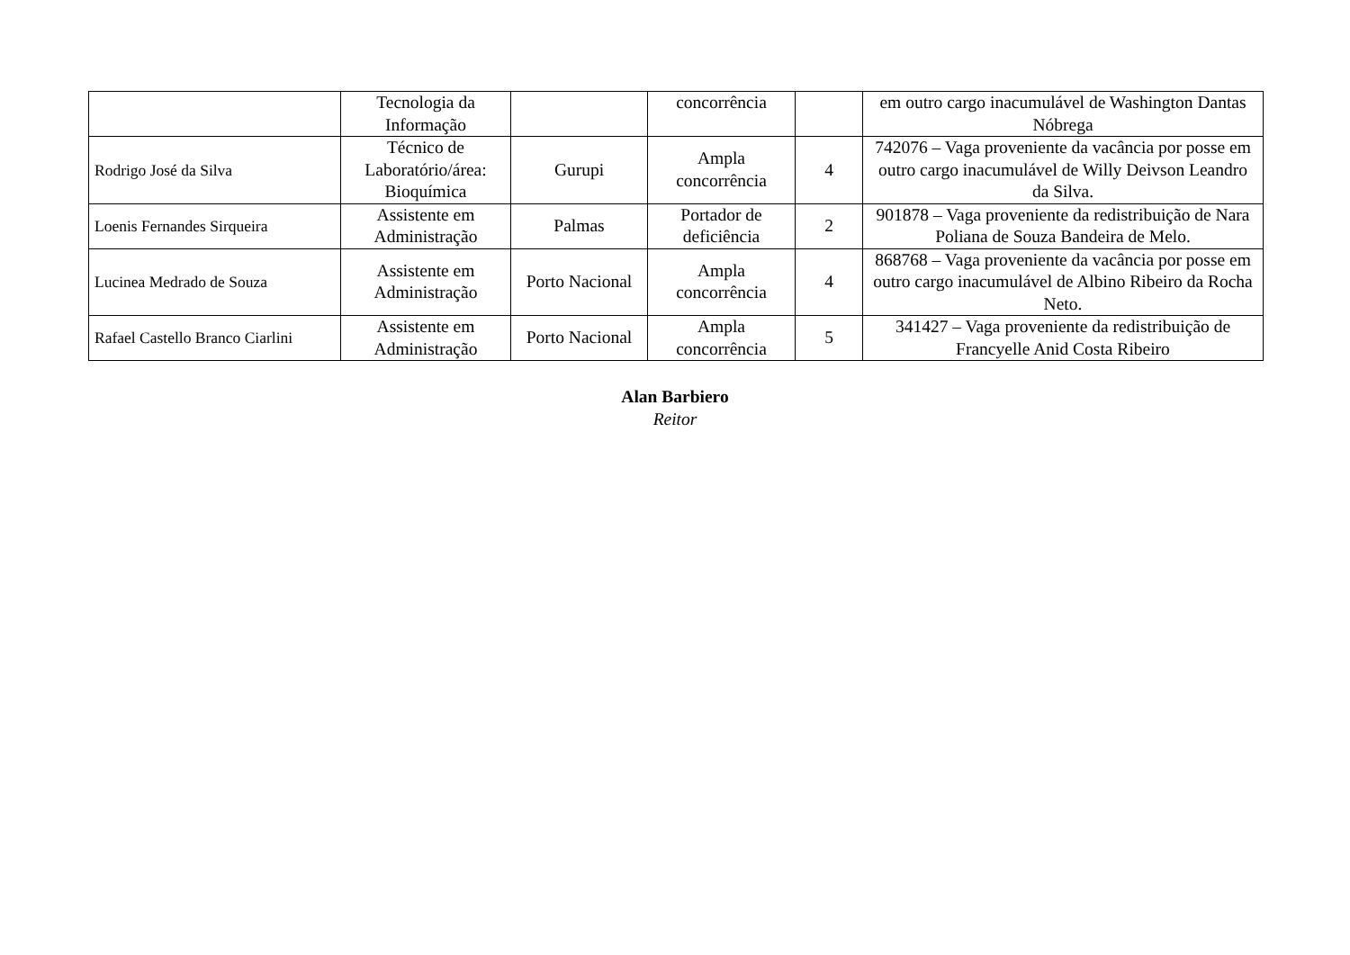| | Tecnologia da Informação | | concorrência | | em outro cargo inacumulável de Washington Dantas Nóbrega |
| Rodrigo José da Silva | Técnico de Laboratório/área: Bioquímica | Gurupi | Ampla concorrência | 4 | 742076 – Vaga proveniente da vacância por posse em outro cargo inacumulável de Willy Deivson Leandro da Silva. |
| Loenis Fernandes Sirqueira | Assistente em Administração | Palmas | Portador de deficiência | 2 | 901878 – Vaga proveniente da redistribuição de Nara Poliana de Souza Bandeira de Melo. |
| Lucinea Medrado de Souza | Assistente em Administração | Porto Nacional | Ampla concorrência | 4 | 868768 – Vaga proveniente da vacância por posse em outro cargo inacumulável de Albino Ribeiro da Rocha Neto. |
| Rafael Castello Branco Ciarlini | Assistente em Administração | Porto Nacional | Ampla concorrência | 5 | 341427 – Vaga proveniente da redistribuição de Francyelle Anid Costa Ribeiro |
Alan Barbiero
Reitor